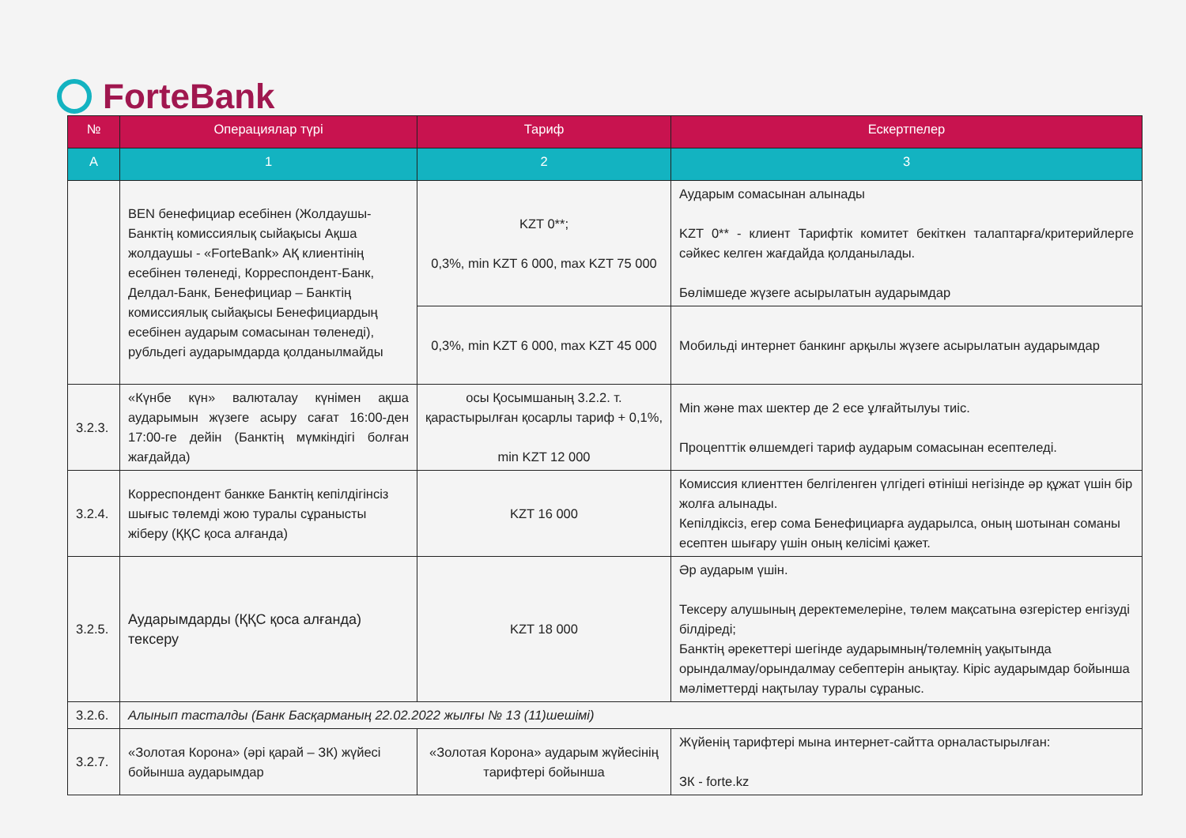ForteBank
| № | Операциялар түрі | Тариф | Ескертпелер |
| --- | --- | --- | --- |
| A | 1 | 2 | 3 |
| | BEN бенефициар есебінен (Жолдаушы-Банктің комиссиялық сыйақысы Ақша жолдаушы - «ForteBank» АҚ клиентінің есебінен төленеді, Корреспондент-Банк, Делдал-Банк, Бенефициар – Банктің комиссиялық сыйақысы Бенефициардың есебінен аударым сомасынан төленеді), рубльдегі аударымдарда қолданылмайды | KZT 0**; 0,3%, min KZT 6 000, max KZT 75 000 | Аударым сомасынан алынады KZT 0** - клиент Тарифтік комитет бекіткен талаптарға/критерийлерге сәйкес келген жағдайда қолданылады. Бөлімшеде жүзеге асырылатын аударымдар |
| | | 0,3%, min KZT 6 000, max KZT 45 000 | Мобильді интернет банкинг арқылы жүзеге асырылатын аударымдар |
| 3.2.3. | «Күнбе күн» валюталау күнімен ақша аударымын жүзеге асыру сағат 16:00-ден 17:00-ге дейін (Банктің мүмкіндігі болған жағдайда) | осы Қосымшаның 3.2.2. т. қарастырылған қосарлы тариф + 0,1%, min KZT 12 000 | Min және max шектер де 2 есе ұлғайтылуы тиіс. Процenттік өлшемдегі тариф аударым сомасынан есептеледі. |
| 3.2.4. | Корреспондент банкке Банктің кепілдігінсіз шығыс төлемді жою туралы сұранысты жіберу (ҚҚС қоса алғанда) | KZT 16 000 | Комиссия клиенттен белгіленген үлгідегі өтініші негізінде әр құжат үшін бір жолға алынады. Кепілдіксіз, егер сома Бенефициарға аударылса, оның шотынан соманы есептен шығару үшін оның келісімі қажет. |
| 3.2.5. | Аударымдарды (ҚҚС қоса алғанда) тексеру | KZT 18 000 | Әр аударым үшін. Тексеру алушының деректемелеріне, төлем мақсатына өзгерістер енгізуді білдіреді; Банктің әрекеттері шегінде аударымның/төлемнің уақытында орындалмау/орындалмау себептерін анықтау. Кіріс аударымдар бойынша мәліметтерді нақтылау туралы сұраныс. |
| 3.2.6. | Алынып тасталды (Банк Басқарманың 22.02.2022 жылғы № 13 (11)шешімі) | | |
| 3.2.7. | «Золотая Корона» (әрі қарай – ЗК) жүйесі бойынша аударымдар | «Золотая Корона» аударым жүйесінің тарифтері бойынша | Жүйенің тарифтері мына интернет-сайтта орналастырылған: ЗК - forte.kz |